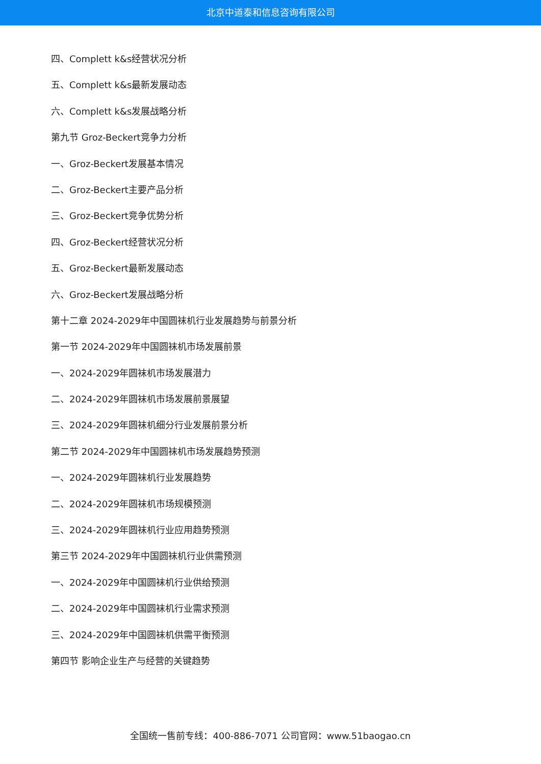北京中道泰和信息咨询有限公司
四、Complett k&s经营状况分析
五、Complett k&s最新发展动态
六、Complett k&s发展战略分析
第九节 Groz-Beckert竞争力分析
一、Groz-Beckert发展基本情况
二、Groz-Beckert主要产品分析
三、Groz-Beckert竞争优势分析
四、Groz-Beckert经营状况分析
五、Groz-Beckert最新发展动态
六、Groz-Beckert发展战略分析
第十二章 2024-2029年中国圆袜机行业发展趋势与前景分析
第一节 2024-2029年中国圆袜机市场发展前景
一、2024-2029年圆袜机市场发展潜力
二、2024-2029年圆袜机市场发展前景展望
三、2024-2029年圆袜机细分行业发展前景分析
第二节 2024-2029年中国圆袜机市场发展趋势预测
一、2024-2029年圆袜机行业发展趋势
二、2024-2029年圆袜机市场规模预测
三、2024-2029年圆袜机行业应用趋势预测
第三节 2024-2029年中国圆袜机行业供需预测
一、2024-2029年中国圆袜机行业供给预测
二、2024-2029年中国圆袜机行业需求预测
三、2024-2029年中国圆袜机供需平衡预测
第四节 影响企业生产与经营的关键趋势
全国统一售前专线：400-886-7071 公司官网：www.51baogao.cn